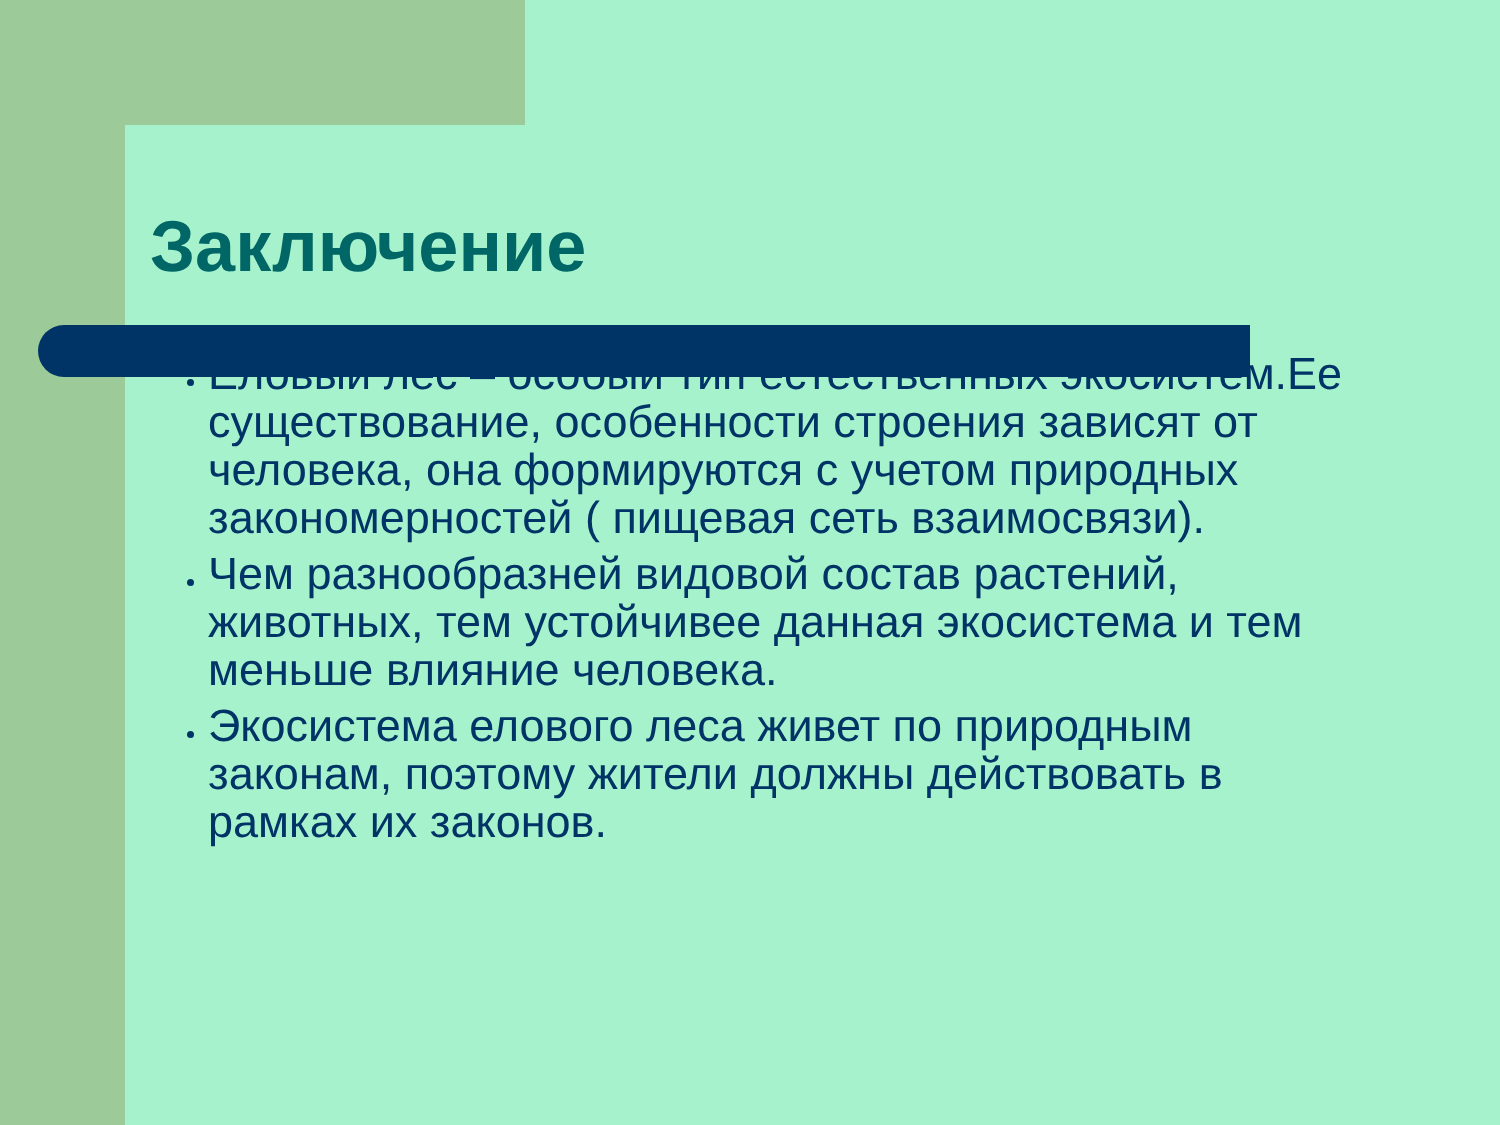Заключение
Еловый лес – особый тип естественных экосистем.Ее существование, особенности строения зависят от человека, она формируются с учетом природных закономерностей ( пищевая сеть взаимосвязи).
Чем разнообразней видовой состав растений, животных, тем устойчивее данная экосистема и тем меньше влияние человека.
Экосистема елового леса живет по природным законам, поэтому жители должны действовать в рамках их законов.